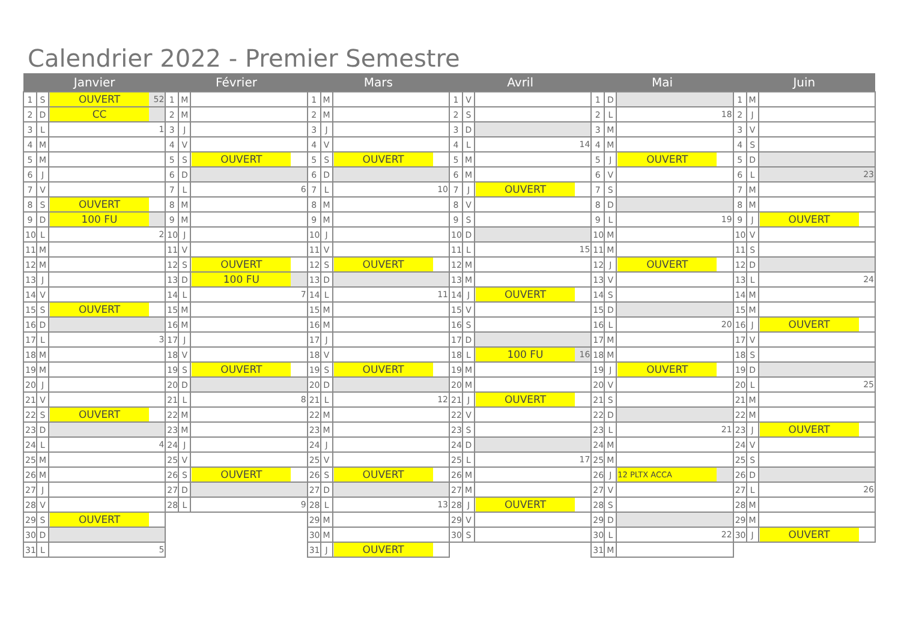Calendrier 2022 - Premier Semestre
| Janvier | | | Février | | | Mars | | | Avril | | | Mai | | | Juin | | |
| --- | --- | --- | --- | --- | --- | --- | --- | --- | --- | --- | --- | --- | --- | --- | --- | --- | --- |
| 1 | S | OUVERT 52 | 1 | M | | 1 | M | | 1 | V | | 1 | D | | 1 | M | |
| 2 | D | CC | 2 | M | | 2 | M | | 2 | S | | 2 | L | 18 | 2 | J | |
| 3 | L | 1 | 3 | J | | 3 | J | | 3 | D | | 3 | M | | 3 | V | |
| 4 | M | | 4 | V | | 4 | V | | 4 | L | 14 | 4 | M | | 4 | S | |
| 5 | M | | 5 | S | OUVERT | 5 | S | OUVERT | 5 | M | | 5 | J | OUVERT | 5 | D | |
| 6 | J | | 6 | D | | 6 | D | | 6 | M | | 6 | V | | 6 | L | 23 |
| 7 | V | | 7 | L | 6 | 7 | L | 10 | 7 | J | OUVERT | 7 | S | | 7 | M | |
| 8 | S | OUVERT | 8 | M | | 8 | M | | 8 | V | | 8 | D | | 8 | M | |
| 9 | D | 100 FU | 9 | M | | 9 | M | | 9 | S | | 9 | L | 19 | 9 | J | OUVERT |
| 10 | L | 2 | 10 | J | | 10 | J | | 10 | D | | 10 | M | | 10 | V | |
| 11 | M | | 11 | V | | 11 | V | | 11 | L | 15 | 11 | M | | 11 | S | |
| 12 | M | | 12 | S | OUVERT | 12 | S | OUVERT | 12 | M | | 12 | J | OUVERT | 12 | D | |
| 13 | J | | 13 | D | 100 FU | 13 | D | | 13 | M | | 13 | V | | 13 | L | 24 |
| 14 | V | | 14 | L | 7 | 14 | L | 11 | 14 | J | OUVERT | 14 | S | | 14 | M | |
| 15 | S | OUVERT | 15 | M | | 15 | M | | 15 | V | | 15 | D | | 15 | M | |
| 16 | D | | 16 | M | | 16 | M | | 16 | S | | 16 | L | 20 | 16 | J | OUVERT |
| 17 | L | 3 | 17 | J | | 17 | J | | 17 | D | | 17 | M | | 17 | V | |
| 18 | M | | 18 | V | | 18 | V | | 18 | L | 100 FU 16 | 18 | M | | 18 | S | |
| 19 | M | | 19 | S | OUVERT | 19 | S | OUVERT | 19 | M | | 19 | J | OUVERT | 19 | D | |
| 20 | J | | 20 | D | | 20 | D | | 20 | M | | 20 | V | | 20 | L | 25 |
| 21 | V | | 21 | L | 8 | 21 | L | 12 | 21 | J | OUVERT | 21 | S | | 21 | M | |
| 22 | S | OUVERT | 22 | M | | 22 | M | | 22 | V | | 22 | D | | 22 | M | |
| 23 | D | | 23 | M | | 23 | M | | 23 | S | | 23 | L | 21 | 23 | J | OUVERT |
| 24 | L | 4 | 24 | J | | 24 | J | | 24 | D | | 24 | M | | 24 | V | |
| 25 | M | | 25 | V | | 25 | V | | 25 | L | 17 | 25 | M | | 25 | S | |
| 26 | M | | 26 | S | OUVERT | 26 | S | OUVERT | 26 | M | | 26 | J | 12 PLTX ACCA | 26 | D | |
| 27 | J | | 27 | D | | 27 | D | | 27 | M | | 27 | V | | 27 | L | 26 |
| 28 | V | | 28 | L | 9 | 28 | L | 13 | 28 | J | OUVERT | 28 | S | | 28 | M | |
| 29 | S | OUVERT | | | | 29 | M | | 29 | V | | 29 | D | | 29 | M | |
| 30 | D | | | | | 30 | M | | 30 | S | | 30 | L | 22 | 30 | J | OUVERT |
| 31 | L | 5 | | | | 31 | J | OUVERT | | | | 31 | M | | | | |